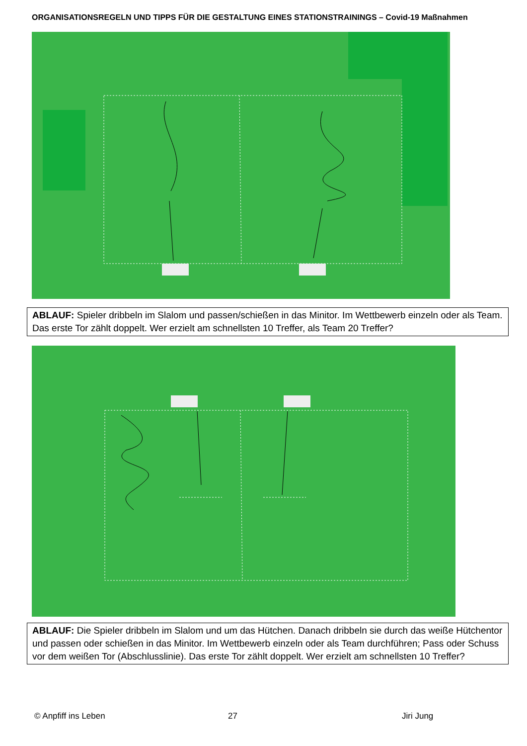ORGANISATIONSREGELN UND TIPPS FÜR DIE GESTALTUNG EINES STATIONSTRAININGS – Covid-19 Maßnahmen
ABLAUF: Spieler dribbeln im Slalom und passen/schießen in das Minitor. Im Wettbewerb einzeln oder als Team. Das erste Tor zählt doppelt. Wer erzielt am schnellsten 10 Treffer, als Team 20 Treffer?
ABLAUF: Die Spieler dribbeln im Slalom und um das Hütchen. Danach dribbeln sie durch das weiße Hütchentor und passen oder schießen in das Minitor. Im Wettbewerb einzeln oder als Team durchführen; Pass oder Schuss vor dem weißen Tor (Abschlusslinie). Das erste Tor zählt doppelt. Wer erzielt am schnellsten 10 Treffer?
© Anpfiff ins Leben 27 Jiri Jung